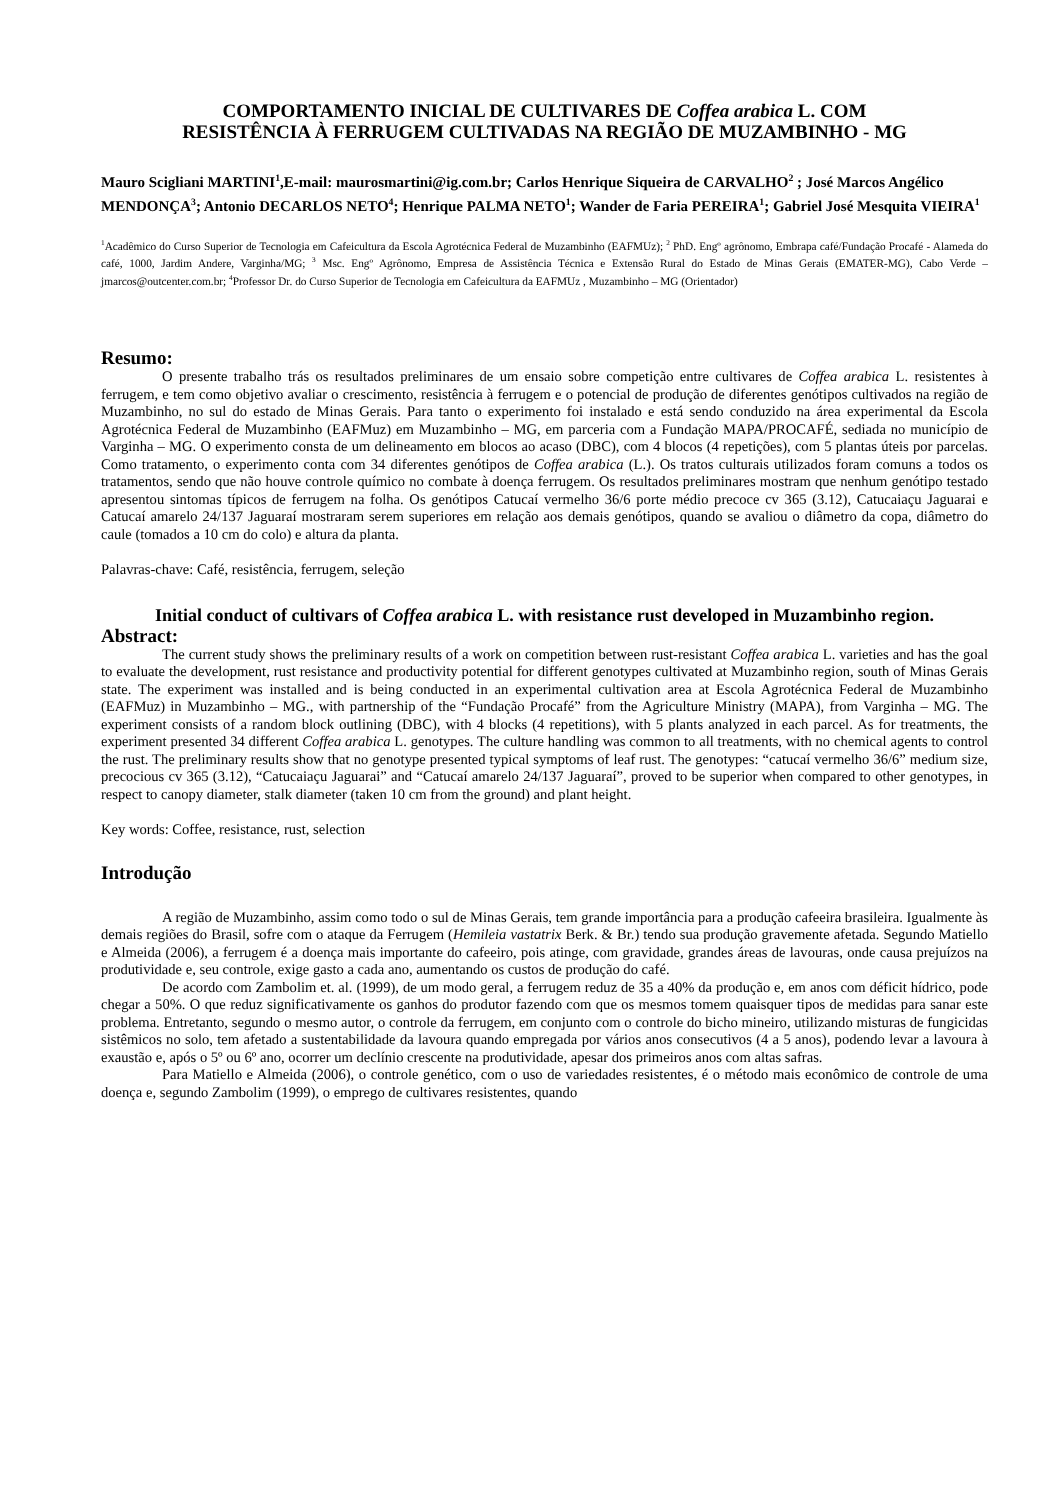COMPORTAMENTO INICIAL DE CULTIVARES DE Coffea arabica L. COM
RESISTÊNCIA À FERRUGEM CULTIVADAS NA REGIÃO DE MUZAMBINHO - MG
Mauro Scigliani MARTINI<sup>1</sup>,E-mail: maurosmartini@ig.com.br; Carlos Henrique Siqueira de CARVALHO<sup>2</sup> ; José Marcos Angélico MENDONÇA<sup>3</sup>; Antonio DECARLOS NETO<sup>4</sup>; Henrique PALMA NETO<sup>1</sup>; Wander de Faria PEREIRA<sup>1</sup>; Gabriel José Mesquita VIEIRA<sup>1</sup>
<sup>1</sup> Acadêmico do Curso Superior de Tecnologia em Cafeicultura da Escola Agrotécnica Federal de Muzambinho (EAFMUz); <sup>2</sup> PhD. Engº agrônomo, Embrapa café/Fundação Procafé - Alameda do café, 1000, Jardim Andere, Varginha/MG; <sup>3</sup> Msc. Engº Agrônomo, Empresa de Assistência Técnica e Extensão Rural do Estado de Minas Gerais (EMATER-MG), Cabo Verde – jmarcos@outcenter.com.br; <sup>4</sup>Professor Dr. do Curso Superior de Tecnologia em Cafeicultura da EAFMUz , Muzambinho – MG (Orientador)
Resumo:
O presente trabalho trás os resultados preliminares de um ensaio sobre competição entre cultivares de Coffea arabica L. resistentes à ferrugem, e tem como objetivo avaliar o crescimento, resistência à ferrugem e o potencial de produção de diferentes genótipos cultivados na região de Muzambinho, no sul do estado de Minas Gerais. Para tanto o experimento foi instalado e está sendo conduzido na área experimental da Escola Agrotécnica Federal de Muzambinho (EAFMuz) em Muzambinho – MG, em parceria com a Fundação MAPA/PROCAFÉ, sediada no município de Varginha – MG. O experimento consta de um delineamento em blocos ao acaso (DBC), com 4 blocos (4 repetições), com 5 plantas úteis por parcelas. Como tratamento, o experimento conta com 34 diferentes genótipos de Coffea arabica (L.). Os tratos culturais utilizados foram comuns a todos os tratamentos, sendo que não houve controle químico no combate à doença ferrugem. Os resultados preliminares mostram que nenhum genótipo testado apresentou sintomas típicos de ferrugem na folha. Os genótipos Catucaí vermelho 36/6 porte médio precoce cv 365 (3.12), Catucaiaçu Jaguarai e Catucaí amarelo 24/137 Jaguaraí mostraram serem superiores em relação aos demais genótipos, quando se avaliou o diâmetro da copa, diâmetro do caule (tomados a 10 cm do colo) e altura da planta.
Palavras-chave: Café, resistência, ferrugem, seleção
Initial conduct of cultivars of Coffea arabica L. with resistance rust developed in Muzambinho region.
Abstract:
The current study shows the preliminary results of a work on competition between rust-resistant Coffea arabica L. varieties and has the goal to evaluate the development, rust resistance and productivity potential for different genotypes cultivated at Muzambinho region, south of Minas Gerais state. The experiment was installed and is being conducted in an experimental cultivation area at Escola Agrotécnica Federal de Muzambinho (EAFMuz) in Muzambinho – MG., with partnership of the “Fundação Procafé” from the Agriculture Ministry (MAPA), from Varginha – MG. The experiment consists of a random block outlining (DBC), with 4 blocks (4 repetitions), with 5 plants analyzed in each parcel. As for treatments, the experiment presented 34 different Coffea arabica L. genotypes. The culture handling was common to all treatments, with no chemical agents to control the rust. The preliminary results show that no genotype presented typical symptoms of leaf rust. The genotypes: “catucaí vermelho 36/6” medium size, precocious cv 365 (3.12), “Catucaiaçu Jaguarai” and “Catucaí amarelo 24/137 Jaguaraí”, proved to be superior when compared to other genotypes, in respect to canopy diameter, stalk diameter (taken 10 cm from the ground) and plant height.
Key words: Coffee, resistance, rust, selection
Introdução
A região de Muzambinho, assim como todo o sul de Minas Gerais, tem grande importância para a produção cafeeira brasileira. Igualmente às demais regiões do Brasil, sofre com o ataque da Ferrugem (Hemileia vastatrix Berk. & Br.) tendo sua produção gravemente afetada. Segundo Matiello e Almeida (2006), a ferrugem é a doença mais importante do cafeeiro, pois atinge, com gravidade, grandes áreas de lavouras, onde causa prejuízos na produtividade e, seu controle, exige gasto a cada ano, aumentando os custos de produção do café.
De acordo com Zambolim et. al. (1999), de um modo geral, a ferrugem reduz de 35 a 40% da produção e, em anos com déficit hídrico, pode chegar a 50%. O que reduz significativamente os ganhos do produtor fazendo com que os mesmos tomem quaisquer tipos de medidas para sanar este problema. Entretanto, segundo o mesmo autor, o controle da ferrugem, em conjunto com o controle do bicho mineiro, utilizando misturas de fungicidas sistêmicos no solo, tem afetado a sustentabilidade da lavoura quando empregada por vários anos consecutivos (4 a 5 anos), podendo levar a lavoura à exaustão e, após o 5º ou 6º ano, ocorrer um declínio crescente na produtividade, apesar dos primeiros anos com altas safras.
Para Matiello e Almeida (2006), o controle genético, com o uso de variedades resistentes, é o método mais econômico de controle de uma doença e, segundo Zambolim (1999), o emprego de cultivares resistentes, quando